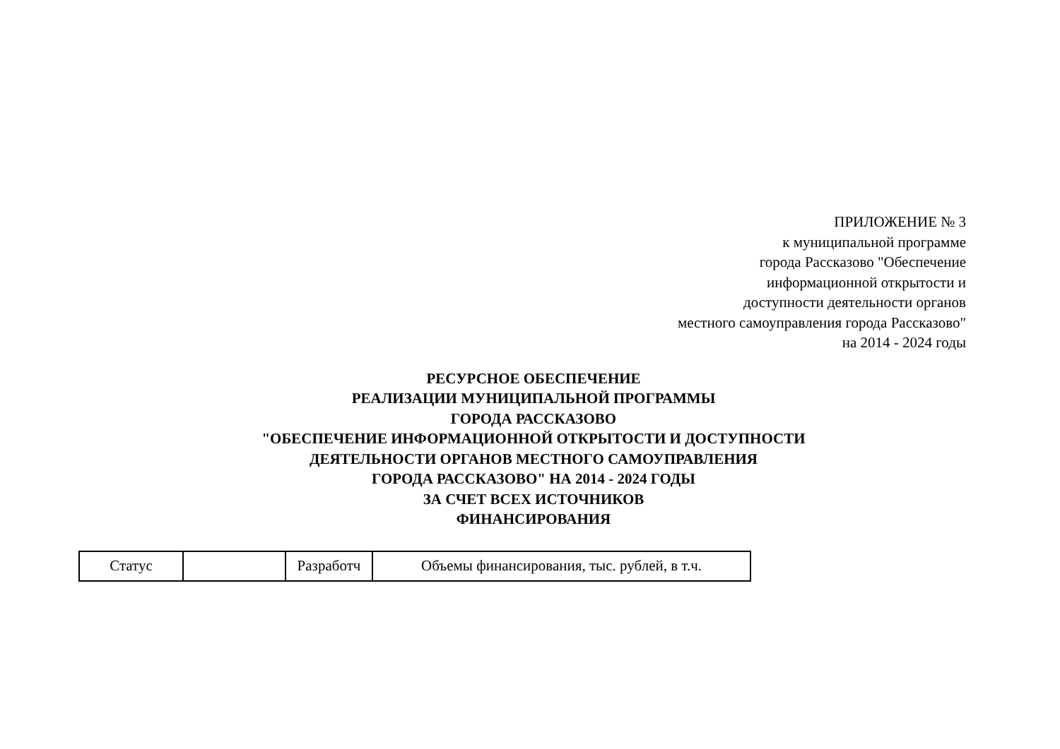ПРИЛОЖЕНИЕ № 3
к муниципальной программе
города Рассказово "Обеспечение
информационной открытости и
доступности деятельности органов
местного самоуправления города Рассказово"
на 2014 - 2024 годы
РЕСУРСНОЕ ОБЕСПЕЧЕНИЕ
РЕАЛИЗАЦИИ МУНИЦИПАЛЬНОЙ ПРОГРАММЫ
ГОРОДА РАССКАЗОВО
"ОБЕСПЕЧЕНИЕ ИНФОРМАЦИОННОЙ ОТКРЫТОСТИ И ДОСТУПНОСТИ
ДЕЯТЕЛЬНОСТИ ОРГАНОВ МЕСТНОГО САМОУПРАВЛЕНИЯ
ГОРОДА РАССКАЗОВО" НА 2014 - 2024 ГОДЫ
ЗА СЧЕТ ВСЕХ ИСТОЧНИКОВ
ФИНАНСИРОВАНИЯ
| Статус | | Разработч | Объемы финансирования, тыс. рублей, в т.ч. |